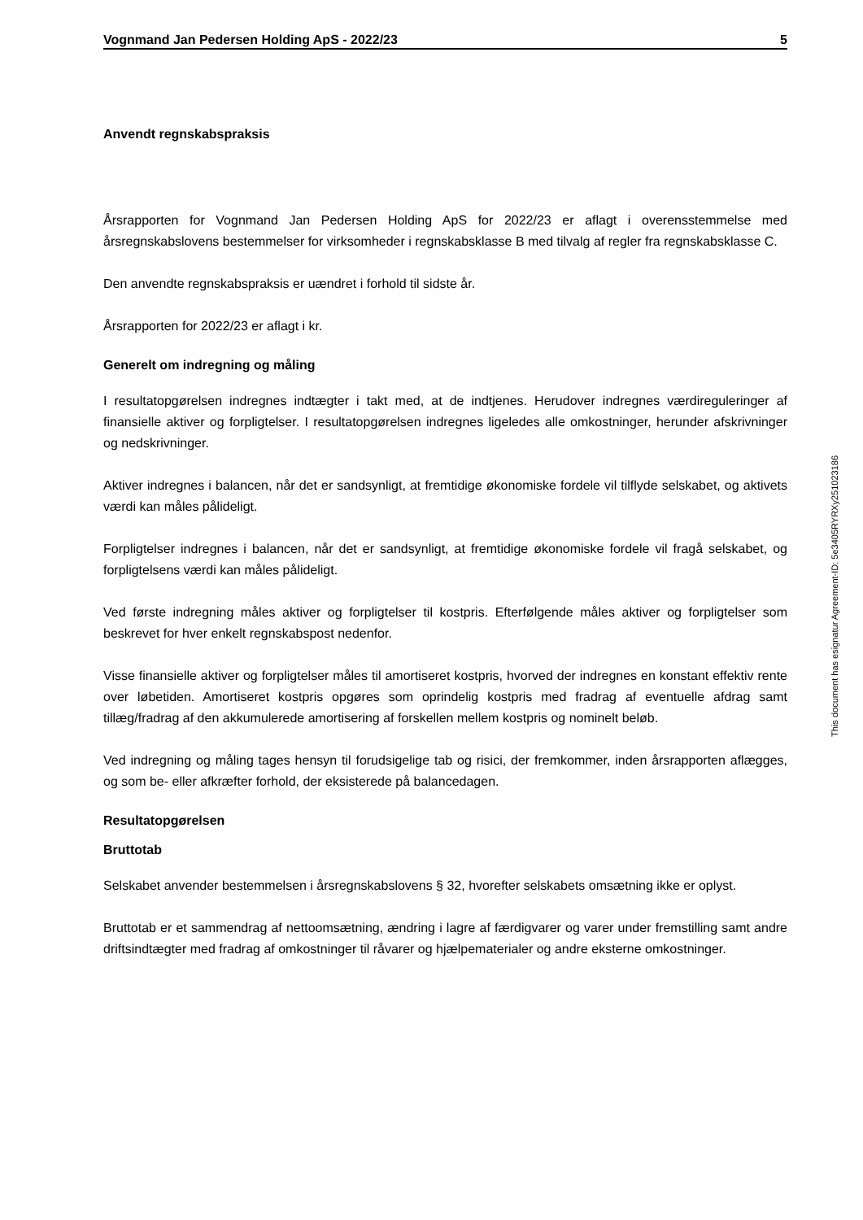Vognmand Jan Pedersen Holding ApS - 2022/23 5
Anvendt regnskabspraksis
Årsrapporten for Vognmand Jan Pedersen Holding ApS for 2022/23 er aflagt i overensstemmelse med årsregnskabslovens bestemmelser for virksomheder i regnskabsklasse B med tilvalg af regler fra regnskabsklasse C.
Den anvendte regnskabspraksis er uændret i forhold til sidste år.
Årsrapporten for 2022/23 er aflagt i kr.
Generelt om indregning og måling
I resultatopgørelsen indregnes indtægter i takt med, at de indtjenes. Herudover indregnes værdireguleringer af finansielle aktiver og forpligtelser. I resultatopgørelsen indregnes ligeledes alle omkostninger, herunder afskrivninger og nedskrivninger.
Aktiver indregnes i balancen, når det er sandsynligt, at fremtidige økonomiske fordele vil tilflyde selskabet, og aktivets værdi kan måles pålideligt.
Forpligtelser indregnes i balancen, når det er sandsynligt, at fremtidige økonomiske fordele vil fragå selskabet, og forpligtelsens værdi kan måles pålideligt.
Ved første indregning måles aktiver og forpligtelser til kostpris. Efterfølgende måles aktiver og forpligtelser som beskrevet for hver enkelt regnskabspost nedenfor.
Visse finansielle aktiver og forpligtelser måles til amortiseret kostpris, hvorved der indregnes en konstant effektiv rente over løbetiden. Amortiseret kostpris opgøres som oprindelig kostpris med fradrag af eventuelle afdrag samt tillæg/fradrag af den akkumulerede amortisering af forskellen mellem kostpris og nominelt beløb.
Ved indregning og måling tages hensyn til forudsigelige tab og risici, der fremkommer, inden årsrapporten aflægges, og som be- eller afkræfter forhold, der eksisterede på balancedagen.
Resultatopgørelsen
Bruttotab
Selskabet anvender bestemmelsen i årsregnskabslovens § 32, hvorefter selskabets omsætning ikke er oplyst.
Bruttotab er et sammendrag af nettoomsætning, ændring i lagre af færdigvarer og varer under fremstilling samt andre driftsindtægter med fradrag af omkostninger til råvarer og hjælpematerialer og andre eksterne omkostninger.
This document has esignatur Agreement-ID: 5e3405RYRXy251023186